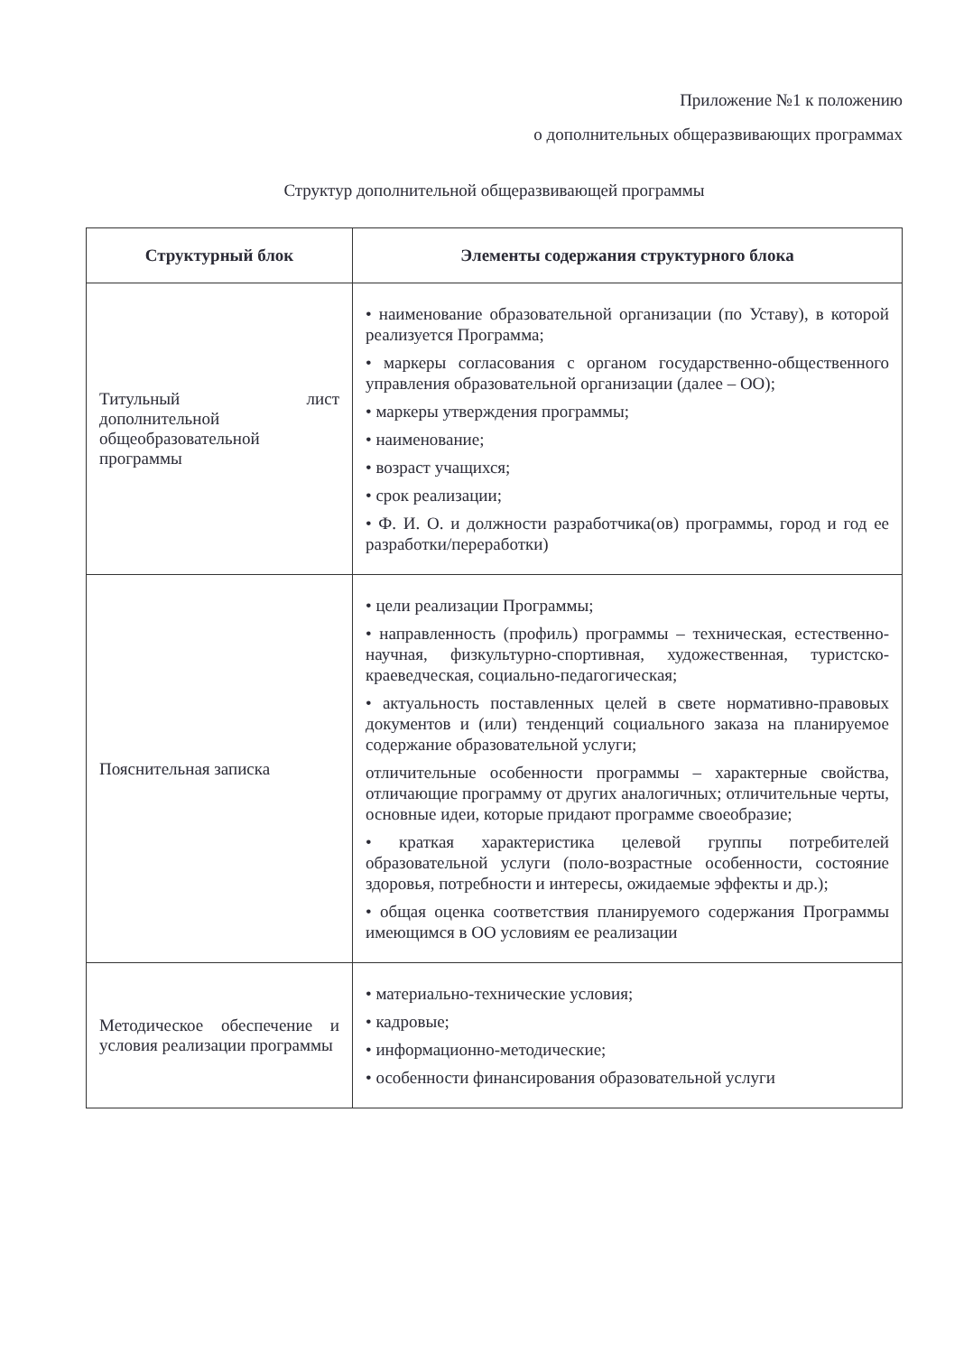Приложение №1 к положению
о дополнительных общеразвивающих программах
Структур дополнительной общеразвивающей программы
| Структурный блок | Элементы содержания структурного блока |
| --- | --- |
| Титульный лист дополнительной общеобразовательной программы | • наименование образовательной организации (по Уставу), в которой реализуется Программа; • маркеры согласования с органом государственно-общественного управления образовательной организации (далее – ОО); • маркеры утверждения программы; • наименование; • возраст учащихся; • срок реализации; • Ф. И. О. и должности разработчика(ов) программы, город и год ее разработки/переработки) |
| Пояснительная записка | • цели реализации Программы; • направленность (профиль) программы – техническая, естественно-научная, физкультурно-спортивная, художественная, туристско- краеведческая, социально-педагогическая; • актуальность поставленных целей в свете нормативно-правовых документов и (или) тенденций социального заказа на планируемое содержание образовательной услуги; отличительные особенности программы – характерные свойства, отличающие программу от других аналогичных; отличительные черты, основные идеи, которые придают программе своеобразие; • краткая характеристика целевой группы потребителей образовательной услуги (поло-возрастные особенности, состояние здоровья, потребности и интересы, ожидаемые эффекты и др.); • общая оценка соответствия планируемого содержания Программы имеющимся в ОО условиям ее реализации |
| Методическое обеспечение и условия реализации программы | • материально-технические условия; • кадровые; • информационно-методические; • особенности финансирования образовательной услуги |